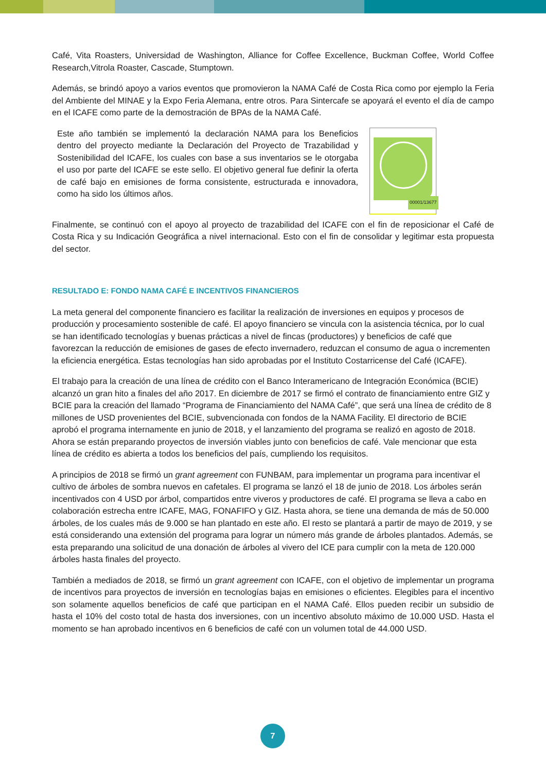Café, Vita Roasters, Universidad de Washington, Alliance for Coffee Excellence, Buckman Coffee, World Coffee Research,Vitrola Roaster, Cascade, Stumptown.
Además, se brindó apoyo a varios eventos que promovieron la NAMA Café de Costa Rica como por ejemplo la Feria del Ambiente del MINAE y la Expo Feria Alemana, entre otros. Para Sintercafe se apoyará el evento el día de campo en el ICAFE como parte de la demostración de BPAs de la NAMA Café.
Este año también se implementó la declaración NAMA para los Beneficios dentro del proyecto mediante la Declaración del Proyecto de Trazabilidad y Sostenibilidad del ICAFE, los cuales con base a sus inventarios se le otorgaba el uso por parte del ICAFE se este sello. El objetivo general fue definir la oferta de café bajo en emisiones de forma consistente, estructurada e innovadora, como ha sido los últimos años.
00001/13677
Finalmente, se continuó con el apoyo al proyecto de trazabilidad del ICAFE con el fin de reposicionar el Café de Costa Rica y su Indicación Geográfica a nivel internacional. Esto con el fin de consolidar y legitimar esta propuesta del sector.
RESULTADO E: FONDO NAMA CAFÉ E INCENTIVOS FINANCIEROS
La meta general del componente financiero es facilitar la realización de inversiones en equipos y procesos de producción y procesamiento sostenible de café. El apoyo financiero se vincula con la asistencia técnica, por lo cual se han identificado tecnologías y buenas prácticas a nivel de fincas (productores) y beneficios de café que favorezcan la reducción de emisiones de gases de efecto invernadero, reduzcan el consumo de agua o incrementen la eficiencia energética. Estas tecnologías han sido aprobadas por el Instituto Costarricense del Café (ICAFE).
El trabajo para la creación de una línea de crédito con el Banco Interamericano de Integración Económica (BCIE) alcanzó un gran hito a finales del año 2017. En diciembre de 2017 se firmó el contrato de financiamiento entre GIZ y BCIE para la creación del llamado “Programa de Financiamiento del NAMA Café”, que será una línea de crédito de 8 millones de USD provenientes del BCIE, subvencionada con fondos de la NAMA Facility. El directorio de BCIE aprobó el programa internamente en junio de 2018, y el lanzamiento del programa se realizó en agosto de 2018. Ahora se están preparando proyectos de inversión viables junto con beneficios de café. Vale mencionar que esta línea de crédito es abierta a todos los beneficios del país, cumpliendo los requisitos.
A principios de 2018 se firmó un grant agreement con FUNBAM, para implementar un programa para incentivar el cultivo de árboles de sombra nuevos en cafetales. El programa se lanzó el 18 de junio de 2018. Los árboles serán incentivados con 4 USD por árbol, compartidos entre viveros y productores de café. El programa se lleva a cabo en colaboración estrecha entre ICAFE, MAG, FONAFIFO y GIZ. Hasta ahora, se tiene una demanda de más de 50.000 árboles, de los cuales más de 9.000 se han plantado en este año. El resto se plantará a partir de mayo de 2019, y se está considerando una extensión del programa para lograr un número más grande de árboles plantados. Además, se esta preparando una solicitud de una donación de árboles al vivero del ICE para cumplir con la meta de 120.000 árboles hasta finales del proyecto.
También a mediados de 2018, se firmó un grant agreement con ICAFE, con el objetivo de implementar un programa de incentivos para proyectos de inversión en tecnologías bajas en emisiones o eficientes. Elegibles para el incentivo son solamente aquellos beneficios de café que participan en el NAMA Café. Ellos pueden recibir un subsidio de hasta el 10% del costo total de hasta dos inversiones, con un incentivo absoluto máximo de 10.000 USD. Hasta el momento se han aprobado incentivos en 6 beneficios de café con un volumen total de 44.000 USD.
7